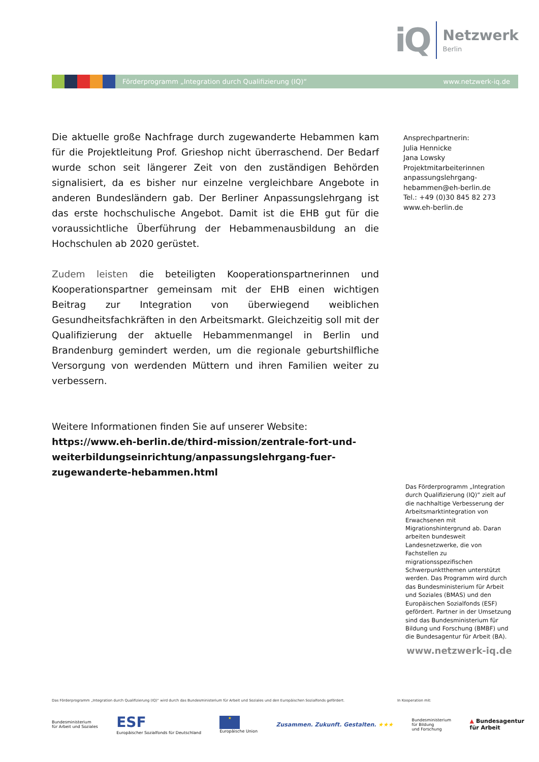iQ
Netzwerk
Berlin
Förderprogramm „Integration durch Qualifizierung (IQ)“www.netzwerk-iq.de
Die aktuelle große Nachfrage durch zugewanderte Hebammen kam für die Projektleitung Prof. Grieshop nicht überraschend. Der Bedarf wurde schon seit längerer Zeit von den zuständigen Behörden signalisiert, da es bisher nur einzelne vergleichbare Angebote in anderen Bundesländern gab. Der Berliner Anpassungslehrgang ist das erste hochschulische Angebot. Damit ist die EHB gut für die voraussichtliche Überführung der Hebammenausbildung an die Hochschulen ab 2020 gerüstet.
Zudem leisten die beteiligten Kooperationspartnerinnen und Kooperationspartner gemeinsam mit der EHB einen wichtigen Beitrag zur Integration von überwiegend weiblichen Gesundheitsfachkräften in den Arbeitsmarkt. Gleichzeitig soll mit der Qualifizierung der aktuelle Hebammenmangel in Berlin und Brandenburg gemindert werden, um die regionale geburtshilfliche Versorgung von werdenden Müttern und ihren Familien weiter zu verbessern.
Weitere Informationen finden Sie auf unserer Website:
https://www.eh-berlin.de/third-mission/zentrale-fort-und-weiterbildungseinrichtung/anpassungslehrgang-fuer-zugewanderte-hebammen.html
Ansprechpartnerin:
Julia Hennicke
Jana Lowsky
Projektmitarbeiterinnen
anpassungslehrgang-
hebammen@eh-berlin.de
Tel.: +49 (0)30 845 82 273
www.eh-berlin.de
Das Förderprogramm „Integration durch Qualifizierung (IQ)“ zielt auf die nachhaltige Verbesserung der Arbeitsmarktintegration von Erwachsenen mit Migrationshintergrund ab. Daran arbeiten bundesweit Landesnetzwerke, die von Fachstellen zu migrationsspezifischen Schwerpunktthemen unterstützt werden. Das Programm wird durch das Bundesministerium für Arbeit und Soziales (BMAS) und den Europäischen Sozialfonds (ESF) gefördert. Partner in der Umsetzung sind das Bundesministerium für Bildung und Forschung (BMBF) und die Bundesagentur für Arbeit (BA).
www.netzwerk-iq.de
Das Förderprogramm „Integration durch Qualifizierung (IQ)“ wird durch das Bundesministerium für Arbeit und Soziales und den Europäischen Sozialfonds gefördert.
In Kooperation mit:
Bundesministerium
für Arbeit und Soziales ESF
Europäischer Sozialfonds für Deutschland ★
Europäische Union Zusammen. Zukunft. Gestalten. ★★★ Bundesministerium
für Bildung
und Forschung ▲ Bundesagentur
für Arbeit